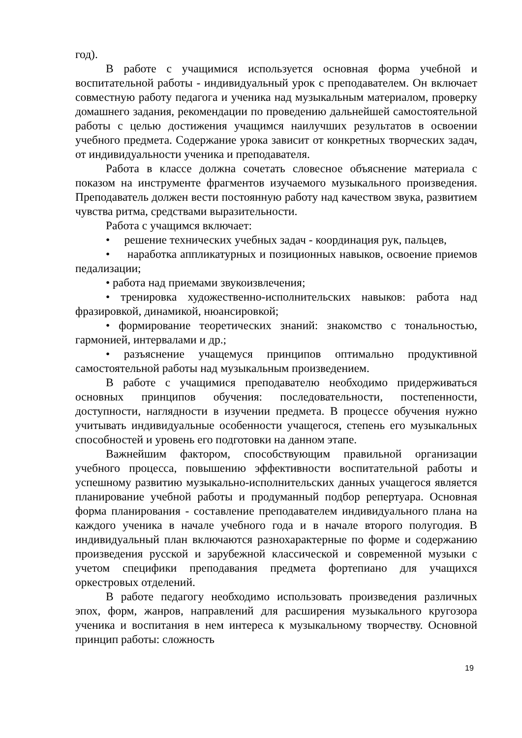год).
В работе с учащимися используется основная форма учебной и воспитательной работы - индивидуальный урок с преподавателем. Он включает совместную работу педагога и ученика над музыкальным материалом, проверку домашнего задания, рекомендации по проведению дальнейшей самостоятельной работы с целью достижения учащимся наилучших результатов в освоении учебного предмета. Содержание урока зависит от конкретных творческих задач, от индивидуальности ученика и преподавателя.
Работа в классе должна сочетать словесное объяснение материала с показом на инструменте фрагментов изучаемого музыкального произведения. Преподаватель должен вести постоянную работу над качеством звука, развитием чувства ритма, средствами выразительности.
Работа с учащимся включает:
• решение технических учебных задач - координация рук, пальцев,
• наработка аппликатурных и позиционных навыков, освоение приемов педализации;
• работа над приемами звукоизвлечения;
• тренировка художественно-исполнительских навыков: работа над фразировкой, динамикой, нюансировкой;
• формирование теоретических знаний: знакомство с тональностью, гармонией, интервалами и др.;
• разъяснение учащемуся принципов оптимально продуктивной самостоятельной работы над музыкальным произведением.
В работе с учащимися преподавателю необходимо придерживаться основных принципов обучения: последовательности, постепенности, доступности, наглядности в изучении предмета. В процессе обучения нужно учитывать индивидуальные особенности учащегося, степень его музыкальных способностей и уровень его подготовки на данном этапе.
Важнейшим фактором, способствующим правильной организации учебного процесса, повышению эффективности воспитательной работы и успешному развитию музыкально-исполнительских данных учащегося является планирование учебной работы и продуманный подбор репертуара. Основная форма планирования - составление преподавателем индивидуального плана на каждого ученика в начале учебного года и в начале второго полугодия. В индивидуальный план включаются разнохарактерные по форме и содержанию произведения русской и зарубежной классической и современной музыки с учетом специфики преподавания предмета фортепиано для учащихся оркестровых отделений.
В работе педагогу необходимо использовать произведения различных эпох, форм, жанров, направлений для расширения музыкального кругозора ученика и воспитания в нем интереса к музыкальному творчеству. Основной принцип работы: сложность
19